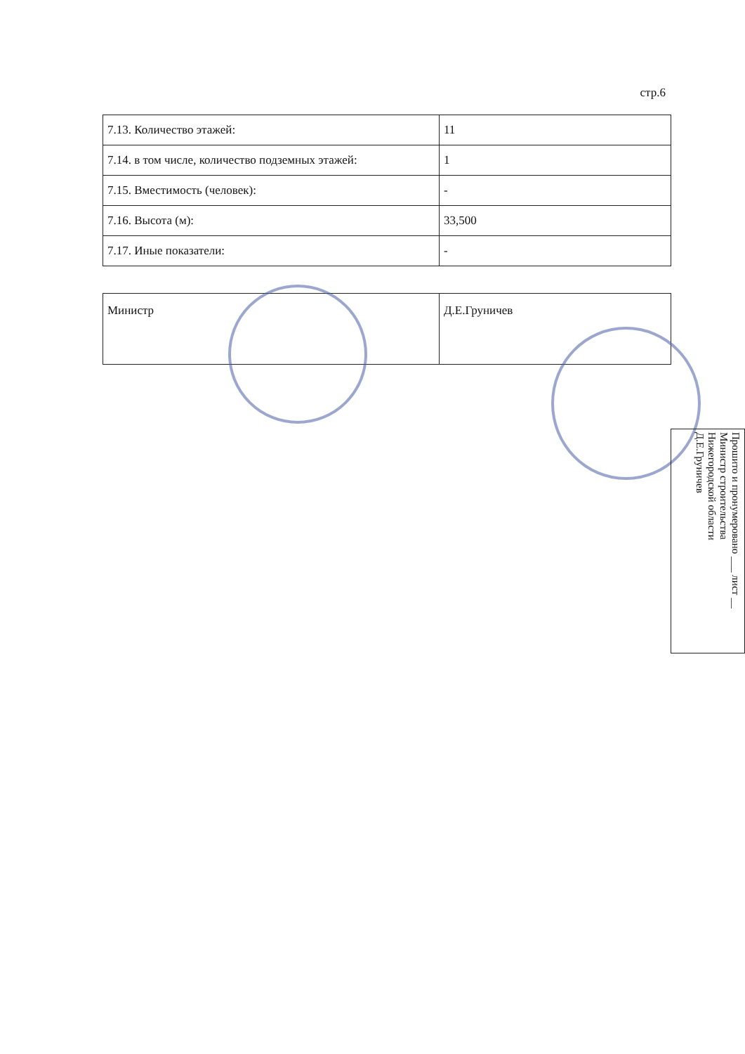стр.6
| 7.13. Количество этажей: | 11 |
| 7.14. в том числе, количество подземных этажей: | 1 |
| 7.15. Вместимость (человек): | - |
| 7.16. Высота (м): | 33,500 |
| 7.17. Иные показатели: | - |
| Министр | Д.Е.Груничев |
Прошито и пронумеровано ___ лист __
Министр строительства
Нижегородской области
Д.Е.Груничев